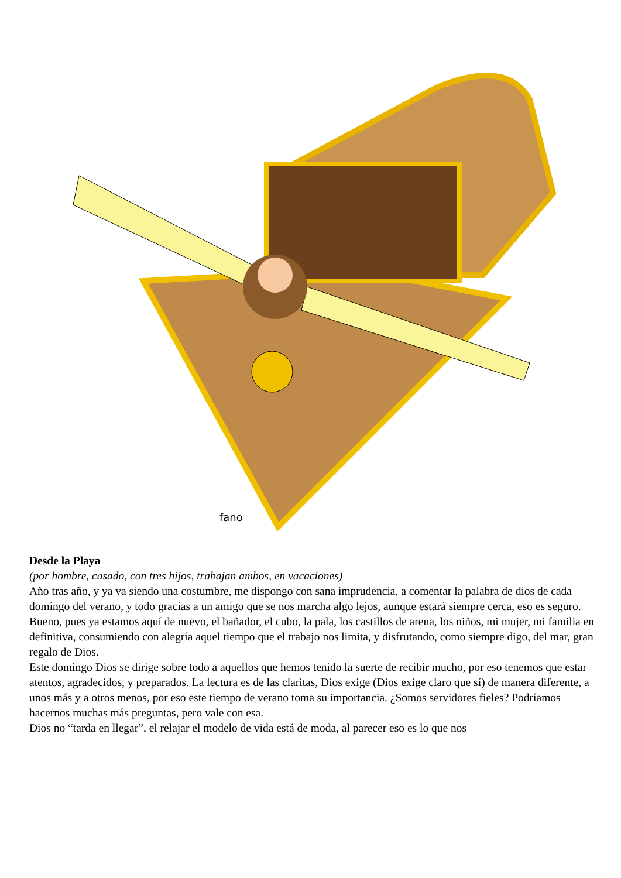fano
Desde la Playa
(por hombre, casado, con tres hijos, trabajan ambos, en vacaciones)
Año tras año, y ya va siendo una costumbre, me dispongo con sana imprudencia, a comentar la palabra de dios de cada domingo del verano, y todo gracias a un amigo que se nos marcha algo lejos, aunque estará siempre cerca, eso es seguro.
Bueno, pues ya estamos aquí de nuevo, el bañador, el cubo, la pala, los castillos de arena, los niños, mi mujer, mi familia en definitiva, consumiendo con alegría aquel tiempo que el trabajo nos limita, y disfrutando, como siempre digo, del mar, gran
regalo de Dios.
Este domingo Dios se dirige sobre todo a aquellos que hemos tenido la suerte de recibir mucho, por eso tenemos que estar atentos, agradecidos, y preparados. La lectura es de las claritas, Dios exige (Dios exige claro que sí) de manera diferente, a unos más y a otros menos, por eso este tiempo de verano toma su importancia. ¿Somos servidores fieles? Podríamos hacernos muchas más preguntas, pero vale con esa.
Dios no “tarda en llegar”, el relajar el modelo de vida está de moda, al parecer eso es lo que nos